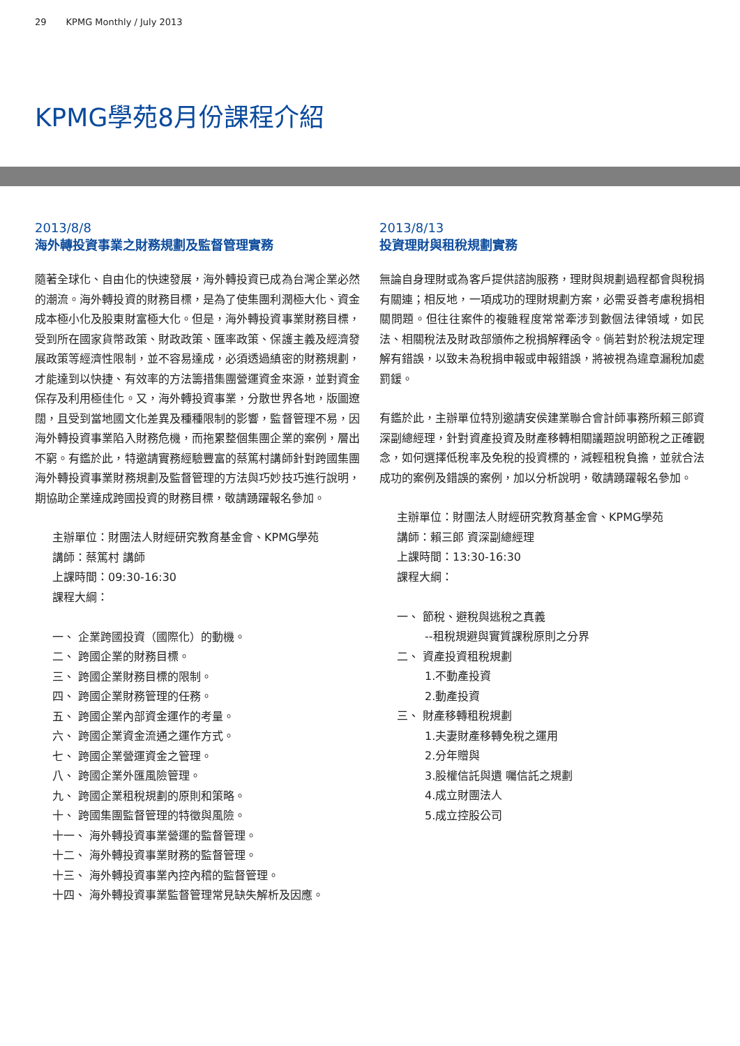29 KPMG Monthly / July 2013
KPMG學苑8月份課程介紹
2013/8/8
海外轉投資事業之財務規劃及監督管理實務
隨著全球化、自由化的快速發展，海外轉投資已成為台灣企業必然的潮流。海外轉投資的財務目標，是為了使集團利潤極大化、資金成本極小化及股東財富極大化。但是，海外轉投資事業財務目標，受到所在國家貨幣政策、財政政策、匯率政策、保護主義及經濟發展政策等經濟性限制，並不容易達成，必須透過縝密的財務規劃，才能達到以快捷、有效率的方法籌措集團營運資金來源，並對資金保存及利用極佳化。又，海外轉投資事業，分散世界各地，版圖遼闊，且受到當地國文化差異及種種限制的影響，監督管理不易，因海外轉投資事業陷入財務危機，而拖累整個集團企業的案例，層出不窮。有鑑於此，特邀請實務經驗豐富的蔡篤村講師針對跨國集團海外轉投資事業財務規劃及監督管理的方法與巧妙技巧進行說明，期協助企業達成跨國投資的財務目標，敬請踴躍報名參加。
主辦單位：財團法人財經研究教育基金會、KPMG學苑
講師：蔡篤村 講師
上課時間：09:30-16:30
課程大綱：
一、 企業跨國投資（國際化）的動機。
二、 跨國企業的財務目標。
三、 跨國企業財務目標的限制。
四、 跨國企業財務管理的任務。
五、 跨國企業內部資金運作的考量。
六、 跨國企業資金流通之運作方式。
七、 跨國企業營運資金之管理。
八、 跨國企業外匯風險管理。
九、 跨國企業租稅規劃的原則和策略。
十、 跨國集團監督管理的特徵與風險。
十一、 海外轉投資事業營運的監督管理。
十二、 海外轉投資事業財務的監督管理。
十三、 海外轉投資事業內控內稽的監督管理。
十四、 海外轉投資事業監督管理常見缺失解析及因應。
2013/8/13
投資理財與租稅規劃實務
無論自身理財或為客戶提供諮詢服務，理財與規劃過程都會與稅捐有關連；相反地，一項成功的理財規劃方案，必需妥善考慮稅捐相關問題。但往往案件的複雜程度常常牽涉到數個法律領域，如民法、相關稅法及財政部頒佈之稅捐解釋函令。倘若對於稅法規定理解有錯誤，以致未為稅捐申報或申報錯誤，將被視為違章漏稅加處罰鍰。
有鑑於此，主辦單位特別邀請安侯建業聯合會計師事務所賴三郎資深副總經理，針對資產投資及財產移轉相關議題說明節稅之正確觀念，如何選擇低稅率及免稅的投資標的，減輕租稅負擔，並就合法成功的案例及錯誤的案例，加以分析說明，敬請踴躍報名參加。
主辦單位：財團法人財經研究教育基金會、KPMG學苑
講師：賴三郎 資深副總經理
上課時間：13:30-16:30
課程大綱：
一、 節稅、避稅與逃稅之真義
--租稅規避與實質課稅原則之分界
二、 資產投資租稅規劃
1.不動產投資
2.動產投資
三、 財產移轉租稅規劃
1.夫妻財產移轉免稅之運用
2.分年贈與
3.股權信託與遺 囑信託之規劃
4.成立財團法人
5.成立控股公司